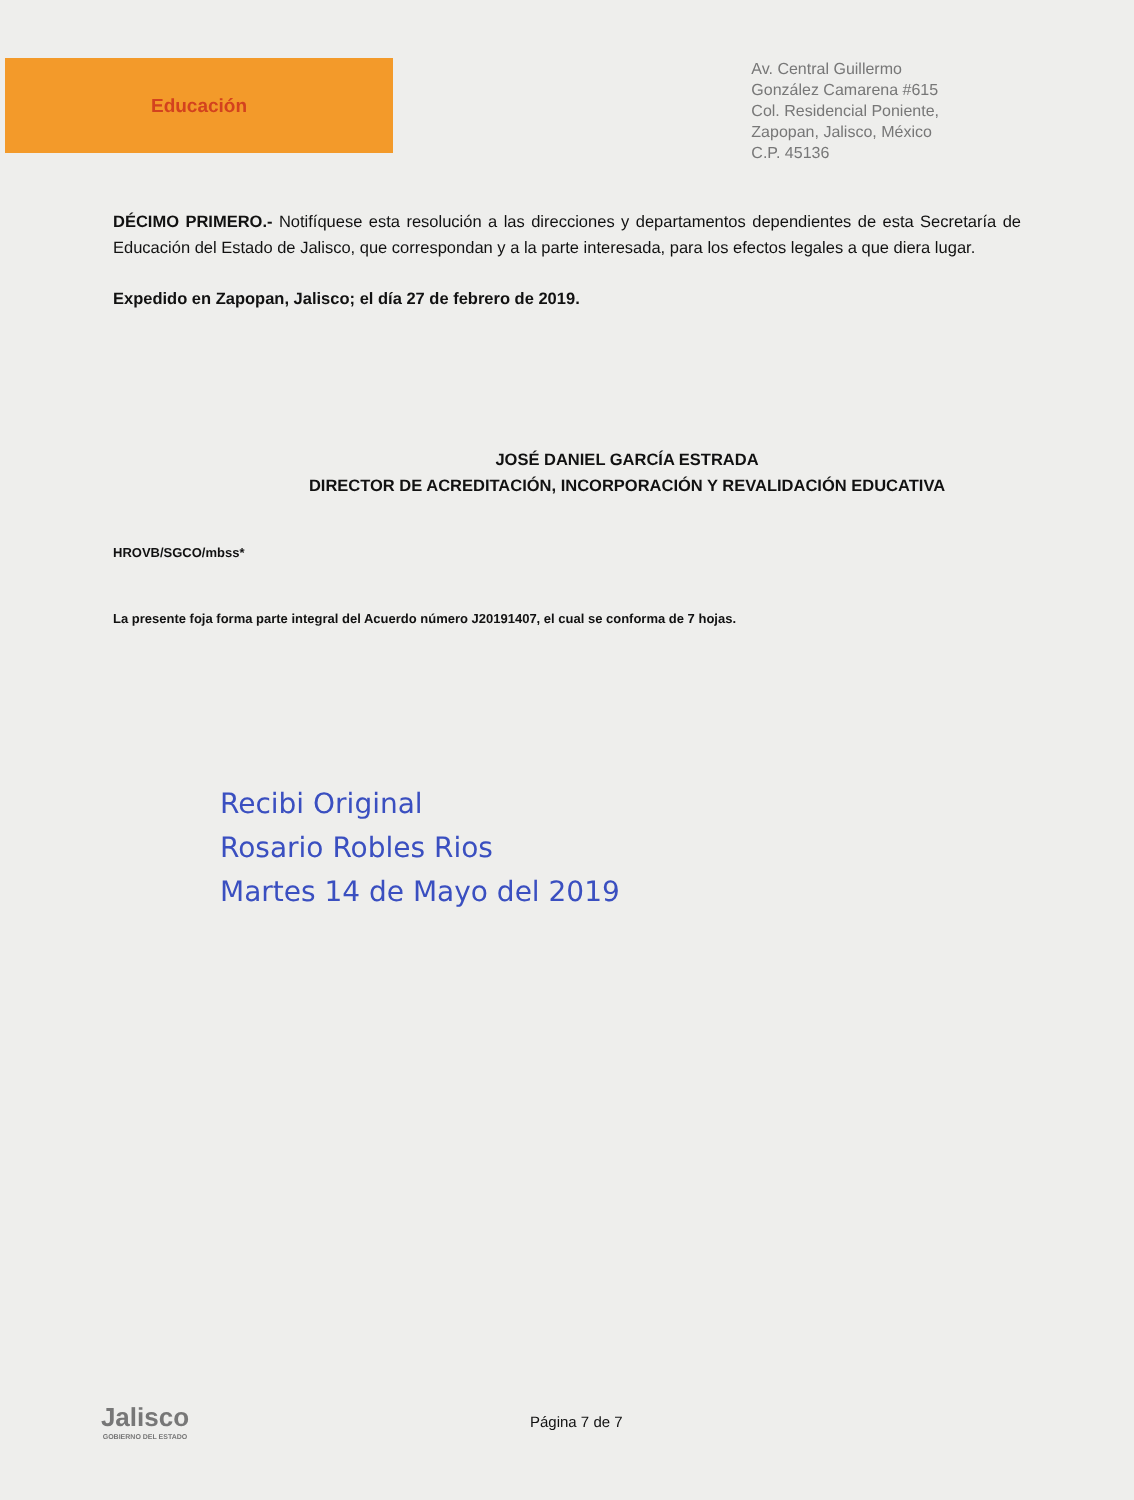Educación
Av. Central Guillermo
González Camarena #615
Col. Residencial Poniente,
Zapopan, Jalisco, México
C.P. 45136
DÉCIMO PRIMERO.- Notifíquese esta resolución a las direcciones y departamentos dependientes de esta Secretaría de Educación del Estado de Jalisco, que correspondan y a la parte interesada, para los efectos legales a que diera lugar.
Expedido en Zapopan, Jalisco; el día 27 de febrero de 2019.
JOSÉ DANIEL GARCÍA ESTRADA
DIRECTOR DE ACREDITACIÓN, INCORPORACIÓN Y REVALIDACIÓN EDUCATIVA
HROVB/SGCO/mbss*
La presente foja forma parte integral del Acuerdo número J20191407, el cual se conforma de 7 hojas.
Recibi Original
Rosario Robles Rios
Martes 14 de Mayo del 2019
Jalisco
GOBIERNO DEL ESTADO
Página 7 de 7